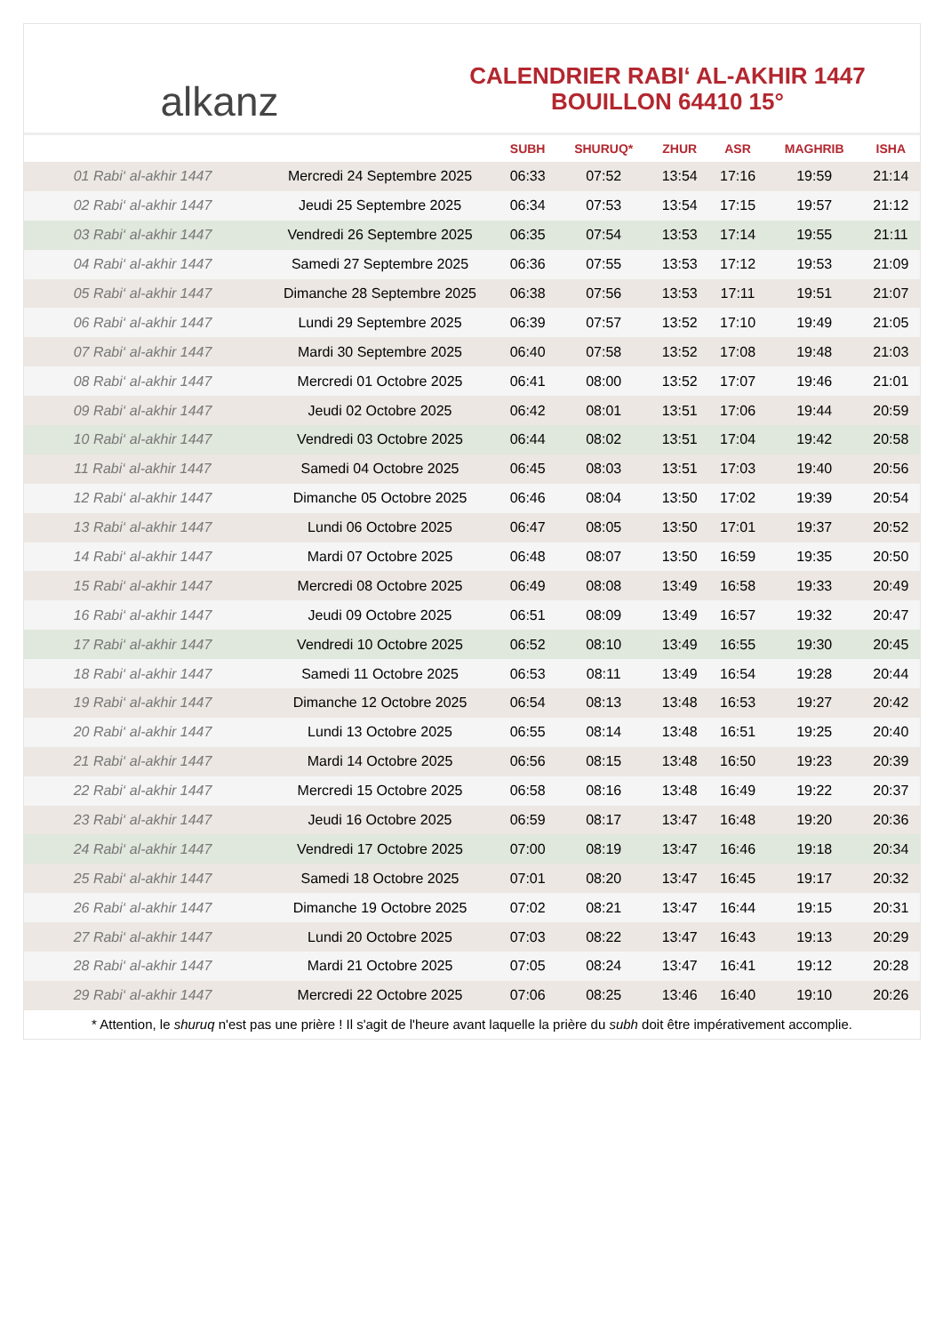alkanz
CALENDRIER RABI‘ AL-AKHIR 1447
BOUILLON 64410 15°
| | | SUBH | SHURUQ* | ZHUR | ASR | MAGHRIB | ISHA |
| --- | --- | --- | --- | --- | --- | --- | --- |
| 01 Rabi‘ al-akhir 1447 | Mercredi 24 Septembre 2025 | 06:33 | 07:52 | 13:54 | 17:16 | 19:59 | 21:14 |
| 02 Rabi‘ al-akhir 1447 | Jeudi 25 Septembre 2025 | 06:34 | 07:53 | 13:54 | 17:15 | 19:57 | 21:12 |
| 03 Rabi‘ al-akhir 1447 | Vendredi 26 Septembre 2025 | 06:35 | 07:54 | 13:53 | 17:14 | 19:55 | 21:11 |
| 04 Rabi‘ al-akhir 1447 | Samedi 27 Septembre 2025 | 06:36 | 07:55 | 13:53 | 17:12 | 19:53 | 21:09 |
| 05 Rabi‘ al-akhir 1447 | Dimanche 28 Septembre 2025 | 06:38 | 07:56 | 13:53 | 17:11 | 19:51 | 21:07 |
| 06 Rabi‘ al-akhir 1447 | Lundi 29 Septembre 2025 | 06:39 | 07:57 | 13:52 | 17:10 | 19:49 | 21:05 |
| 07 Rabi‘ al-akhir 1447 | Mardi 30 Septembre 2025 | 06:40 | 07:58 | 13:52 | 17:08 | 19:48 | 21:03 |
| 08 Rabi‘ al-akhir 1447 | Mercredi 01 Octobre 2025 | 06:41 | 08:00 | 13:52 | 17:07 | 19:46 | 21:01 |
| 09 Rabi‘ al-akhir 1447 | Jeudi 02 Octobre 2025 | 06:42 | 08:01 | 13:51 | 17:06 | 19:44 | 20:59 |
| 10 Rabi‘ al-akhir 1447 | Vendredi 03 Octobre 2025 | 06:44 | 08:02 | 13:51 | 17:04 | 19:42 | 20:58 |
| 11 Rabi‘ al-akhir 1447 | Samedi 04 Octobre 2025 | 06:45 | 08:03 | 13:51 | 17:03 | 19:40 | 20:56 |
| 12 Rabi‘ al-akhir 1447 | Dimanche 05 Octobre 2025 | 06:46 | 08:04 | 13:50 | 17:02 | 19:39 | 20:54 |
| 13 Rabi‘ al-akhir 1447 | Lundi 06 Octobre 2025 | 06:47 | 08:05 | 13:50 | 17:01 | 19:37 | 20:52 |
| 14 Rabi‘ al-akhir 1447 | Mardi 07 Octobre 2025 | 06:48 | 08:07 | 13:50 | 16:59 | 19:35 | 20:50 |
| 15 Rabi‘ al-akhir 1447 | Mercredi 08 Octobre 2025 | 06:49 | 08:08 | 13:49 | 16:58 | 19:33 | 20:49 |
| 16 Rabi‘ al-akhir 1447 | Jeudi 09 Octobre 2025 | 06:51 | 08:09 | 13:49 | 16:57 | 19:32 | 20:47 |
| 17 Rabi‘ al-akhir 1447 | Vendredi 10 Octobre 2025 | 06:52 | 08:10 | 13:49 | 16:55 | 19:30 | 20:45 |
| 18 Rabi‘ al-akhir 1447 | Samedi 11 Octobre 2025 | 06:53 | 08:11 | 13:49 | 16:54 | 19:28 | 20:44 |
| 19 Rabi‘ al-akhir 1447 | Dimanche 12 Octobre 2025 | 06:54 | 08:13 | 13:48 | 16:53 | 19:27 | 20:42 |
| 20 Rabi‘ al-akhir 1447 | Lundi 13 Octobre 2025 | 06:55 | 08:14 | 13:48 | 16:51 | 19:25 | 20:40 |
| 21 Rabi‘ al-akhir 1447 | Mardi 14 Octobre 2025 | 06:56 | 08:15 | 13:48 | 16:50 | 19:23 | 20:39 |
| 22 Rabi‘ al-akhir 1447 | Mercredi 15 Octobre 2025 | 06:58 | 08:16 | 13:48 | 16:49 | 19:22 | 20:37 |
| 23 Rabi‘ al-akhir 1447 | Jeudi 16 Octobre 2025 | 06:59 | 08:17 | 13:47 | 16:48 | 19:20 | 20:36 |
| 24 Rabi‘ al-akhir 1447 | Vendredi 17 Octobre 2025 | 07:00 | 08:19 | 13:47 | 16:46 | 19:18 | 20:34 |
| 25 Rabi‘ al-akhir 1447 | Samedi 18 Octobre 2025 | 07:01 | 08:20 | 13:47 | 16:45 | 19:17 | 20:32 |
| 26 Rabi‘ al-akhir 1447 | Dimanche 19 Octobre 2025 | 07:02 | 08:21 | 13:47 | 16:44 | 19:15 | 20:31 |
| 27 Rabi‘ al-akhir 1447 | Lundi 20 Octobre 2025 | 07:03 | 08:22 | 13:47 | 16:43 | 19:13 | 20:29 |
| 28 Rabi‘ al-akhir 1447 | Mardi 21 Octobre 2025 | 07:05 | 08:24 | 13:47 | 16:41 | 19:12 | 20:28 |
| 29 Rabi‘ al-akhir 1447 | Mercredi 22 Octobre 2025 | 07:06 | 08:25 | 13:46 | 16:40 | 19:10 | 20:26 |
* Attention, le shuruq n'est pas une prière ! Il s'agit de l'heure avant laquelle la prière du subh doit être impérativement accomplie.